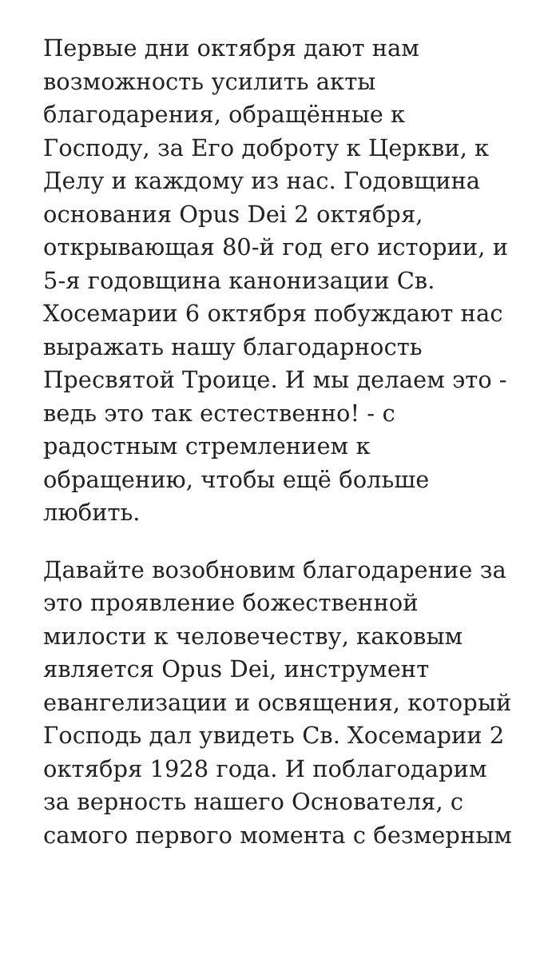Первые дни октября дают нам возможность усилить акты благодарения, обращённые к Господу, за Его доброту к Церкви, к Делу и каждому из нас. Годовщина основания Opus Dei 2 октября, открывающая 80-й год его истории, и 5-я годовщина канонизации Св. Хосемарии 6 октября побуждают нас выражать нашу благодарность Пресвятой Троице. И мы делаем это - ведь это так естественно! - с радостным стремлением к обращению, чтобы ещё больше любить.
Давайте возобновим благодарение за это проявление божественной милости к человечеству, каковым является Opus Dei, инструмент евангелизации и освящения, который Господь дал увидеть Св. Хосемарии 2 октября 1928 года. И поблагодарим за верность нашего Основателя, с самого первого момента с безмерным